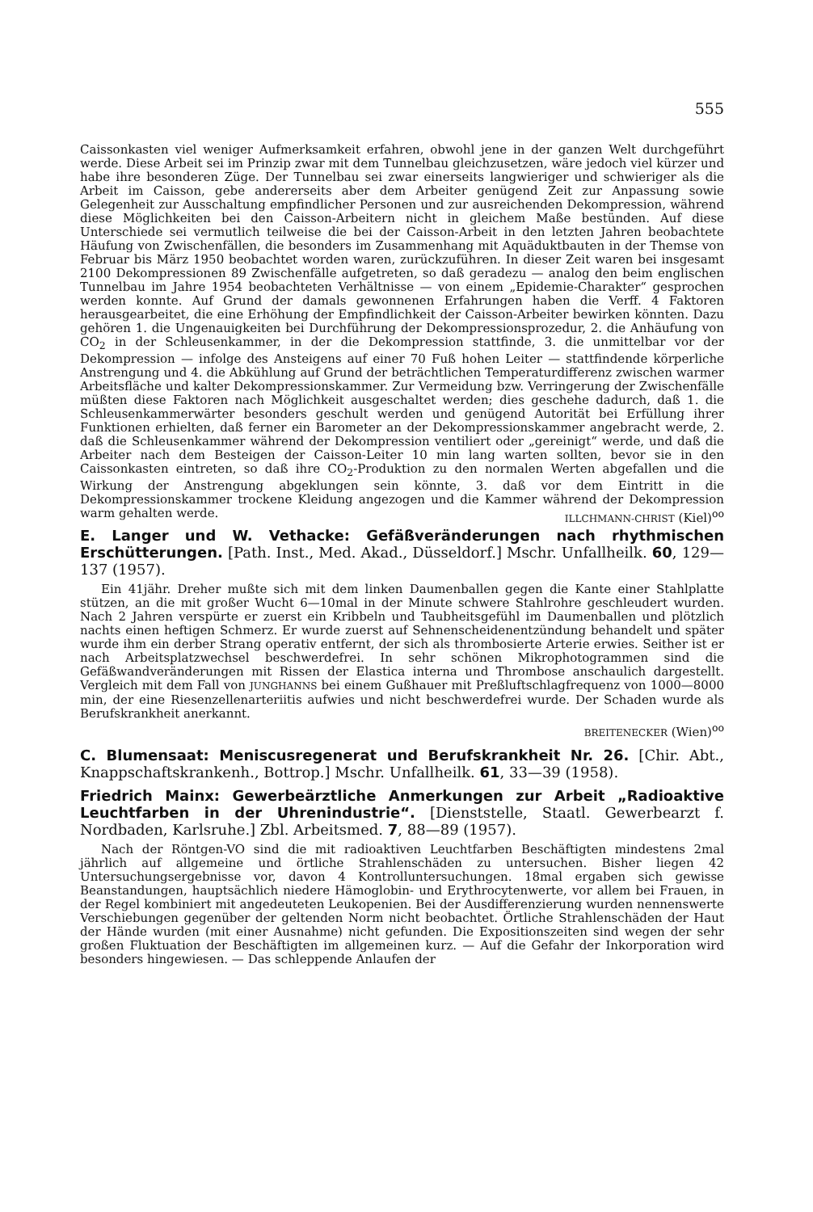555
Caissonkasten viel weniger Aufmerksamkeit erfahren, obwohl jene in der ganzen Welt durchgeführt werde. Diese Arbeit sei im Prinzip zwar mit dem Tunnelbau gleichzusetzen, wäre jedoch viel kürzer und habe ihre besonderen Züge. Der Tunnelbau sei zwar einerseits langwieriger und schwieriger als die Arbeit im Caisson, gebe andererseits aber dem Arbeiter genügend Zeit zur Anpassung sowie Gelegenheit zur Ausschaltung empfindlicher Personen und zur ausreichenden Dekompression, während diese Möglichkeiten bei den Caisson-Arbeitern nicht in gleichem Maße bestünden. Auf diese Unterschiede sei vermutlich teilweise die bei der Caisson-Arbeit in den letzten Jahren beobachtete Häufung von Zwischenfällen, die besonders im Zusammenhang mit Aquäduktbauten in der Themse von Februar bis März 1950 beobachtet worden waren, zurückzuführen. In dieser Zeit waren bei insgesamt 2100 Dekompressionen 89 Zwischenfälle aufgetreten, so daß geradezu — analog den beim englischen Tunnelbau im Jahre 1954 beobachteten Verhältnisse — von einem „Epidemie-Charakter“ gesprochen werden konnte. Auf Grund der damals gewonnenen Erfahrungen haben die Verff. 4 Faktoren herausgearbeitet, die eine Erhöhung der Empfindlichkeit der Caisson-Arbeiter bewirken könnten. Dazu gehören 1. die Ungenauigkeiten bei Durchführung der Dekompressionsprozedur, 2. die Anhäufung von CO<sub>2</sub> in der Schleusenkammer, in der die Dekompression stattfinde, 3. die unmittelbar vor der Dekompression — infolge des Ansteigens auf einer 70 Fuß hohen Leiter — stattfindende körperliche Anstrengung und 4. die Abkühlung auf Grund der beträchtlichen Temperaturdifferenz zwischen warmer Arbeitsfläche und kalter Dekompressionskammer. Zur Vermeidung bzw. Verringerung der Zwischenfälle müßten diese Faktoren nach Möglichkeit ausgeschaltet werden; dies geschehe dadurch, daß 1. die Schleusenkammerwärter besonders geschult werden und genügend Autorität bei Erfüllung ihrer Funktionen erhielten, daß ferner ein Barometer an der Dekompressionskammer angebracht werde, 2. daß die Schleusenkammer während der Dekompression ventiliert oder „gereinigt“ werde, und daß die Arbeiter nach dem Besteigen der Caisson-Leiter 10 min lang warten sollten, bevor sie in den Caissonkasten eintreten, so daß ihre CO<sub>2</sub>-Produktion zu den normalen Werten abgefallen und die Wirkung der Anstrengung abgeklungen sein könnte, 3. daß vor dem Eintritt in die Dekompressionskammer trockene Kleidung angezogen und die Kammer während der Dekompression warm gehalten werde. ILLCHMANN-CHRIST (Kiel)<sup>oo</sup>
E. Langer und W. Vethacke: Gefäßveränderungen nach rhythmischen Erschütterungen. [Path. Inst., Med. Akad., Düsseldorf.] Mschr. Unfallheilk. 60, 129—137 (1957).
Ein 41jähr. Dreher mußte sich mit dem linken Daumenballen gegen die Kante einer Stahlplatte stützen, an die mit großer Wucht 6—10mal in der Minute schwere Stahlrohre geschleudert wurden. Nach 2 Jahren verspürte er zuerst ein Kribbeln und Taubheitsgefühl im Daumenballen und plötzlich nachts einen heftigen Schmerz. Er wurde zuerst auf Sehnenscheidenentzündung behandelt und später wurde ihm ein derber Strang operativ entfernt, der sich als thrombosierte Arterie erwies. Seither ist er nach Arbeitsplatzwechsel beschwerdefrei. In sehr schönen Mikrophotogrammen sind die Gefäßwandveränderungen mit Rissen der Elastica interna und Thrombose anschaulich dargestellt. Vergleich mit dem Fall von JUNGHANNS bei einem Gußhauer mit Preßluftschlagfrequenz von 1000—8000 min, der eine Riesenzellenarteriitis aufwies und nicht beschwerdefrei wurde. Der Schaden wurde als Berufskrankheit anerkannt.
BREITENECKER (Wien)<sup>oo</sup>
C. Blumensaat: Meniscusregenerat und Berufskrankheit Nr. 26. [Chir. Abt., Knappschaftskrankenh., Bottrop.] Mschr. Unfallheilk. 61, 33—39 (1958).
Friedrich Mainx: Gewerbeärztliche Anmerkungen zur Arbeit „Radioaktive Leuchtfarben in der Uhrenindustrie“. [Dienststelle, Staatl. Gewerbearzt f. Nordbaden, Karlsruhe.] Zbl. Arbeitsmed. 7, 88—89 (1957).
Nach der Röntgen-VO sind die mit radioaktiven Leuchtfarben Beschäftigten mindestens 2mal jährlich auf allgemeine und örtliche Strahlenschäden zu untersuchen. Bisher liegen 42 Untersuchungsergebnisse vor, davon 4 Kontrolluntersuchungen. 18mal ergaben sich gewisse Beanstandungen, hauptsächlich niedere Hämoglobin- und Erythrocytenwerte, vor allem bei Frauen, in der Regel kombiniert mit angedeuteten Leukopenien. Bei der Ausdifferenzierung wurden nennenswerte Verschiebungen gegenüber der geltenden Norm nicht beobachtet. Örtliche Strahlenschäden der Haut der Hände wurden (mit einer Ausnahme) nicht gefunden. Die Expositionszeiten sind wegen der sehr großen Fluktuation der Beschäftigten im allgemeinen kurz. — Auf die Gefahr der Inkorporation wird besonders hingewiesen. — Das schleppende Anlaufen der